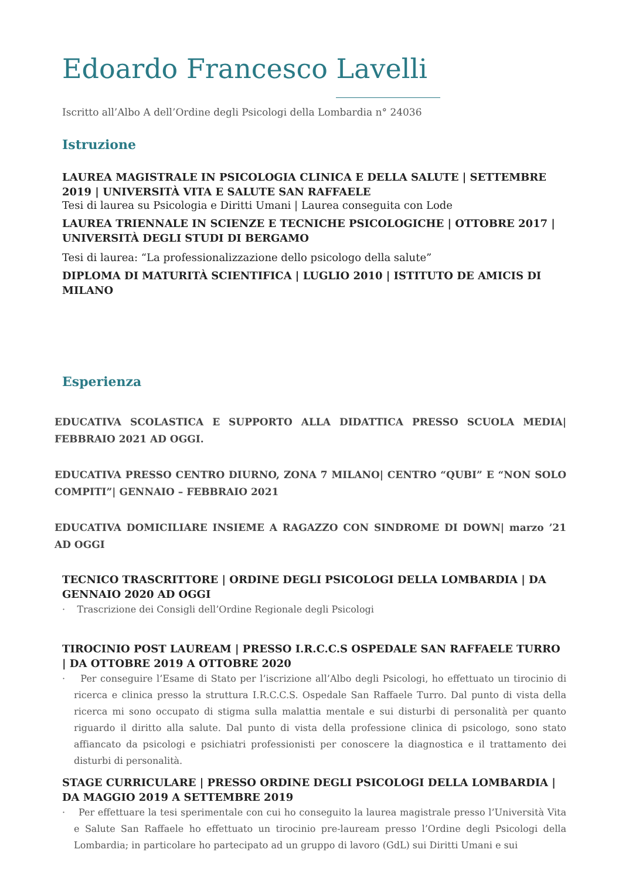Edoardo Francesco Lavelli
Iscritto all’Albo A dell’Ordine degli Psicologi della Lombardia n° 24036
Istruzione
LAUREA MAGISTRALE IN PSICOLOGIA CLINICA E DELLA SALUTE | SETTEMBRE 2019 | UNIVERSITÀ VITA E SALUTE SAN RAFFAELE
Tesi di laurea su Psicologia e Diritti Umani | Laurea conseguita con Lode
LAUREA TRIENNALE IN SCIENZE E TECNICHE PSICOLOGICHE | OTTOBRE 2017 | UNIVERSITÀ DEGLI STUDI DI BERGAMO
Tesi di laurea: “La professionalizzazione dello psicologo della salute”
DIPLOMA DI MATURITÀ SCIENTIFICA | LUGLIO 2010 | ISTITUTO DE AMICIS DI MILANO
Esperienza
EDUCATIVA SCOLASTICA E SUPPORTO ALLA DIDATTICA PRESSO SCUOLA MEDIA| FEBBRAIO 2021 AD OGGI.
EDUCATIVA PRESSO CENTRO DIURNO, ZONA 7 MILANO| CENTRO “QUBI” E “NON SOLO COMPITI”| GENNAIO – FEBBRAIO 2021
EDUCATIVA DOMICILIARE INSIEME A RAGAZZO CON SINDROME DI DOWN| marzo ’21 AD OGGI
TECNICO TRASCRITTORE | ORDINE DEGLI PSICOLOGI DELLA LOMBARDIA | DA GENNAIO 2020 AD OGGI
· Trascrizione dei Consigli dell’Ordine Regionale degli Psicologi
TIROCINIO POST LAUREAM | PRESSO I.R.C.C.S OSPEDALE SAN RAFFAELE TURRO | DA OTTOBRE 2019 A OTTOBRE 2020
· Per conseguire l’Esame di Stato per l’iscrizione all’Albo degli Psicologi, ho effettuato un tirocinio di ricerca e clinica presso la struttura I.R.C.C.S. Ospedale San Raffaele Turro. Dal punto di vista della ricerca mi sono occupato di stigma sulla malattia mentale e sui disturbi di personalità per quanto riguardo il diritto alla salute. Dal punto di vista della professione clinica di psicologo, sono stato affiancato da psicologi e psichiatri professionisti per conoscere la diagnostica e il trattamento dei disturbi di personalità.
STAGE CURRICULARE | PRESSO ORDINE DEGLI PSICOLOGI DELLA LOMBARDIA | DA MAGGIO 2019 A SETTEMBRE 2019
· Per effettuare la tesi sperimentale con cui ho conseguito la laurea magistrale presso l’Università Vita e Salute San Raffaele ho effettuato un tirocinio pre-lauream presso l’Ordine degli Psicologi della Lombardia; in particolare ho partecipato ad un gruppo di lavoro (GdL) sui Diritti Umani e sui